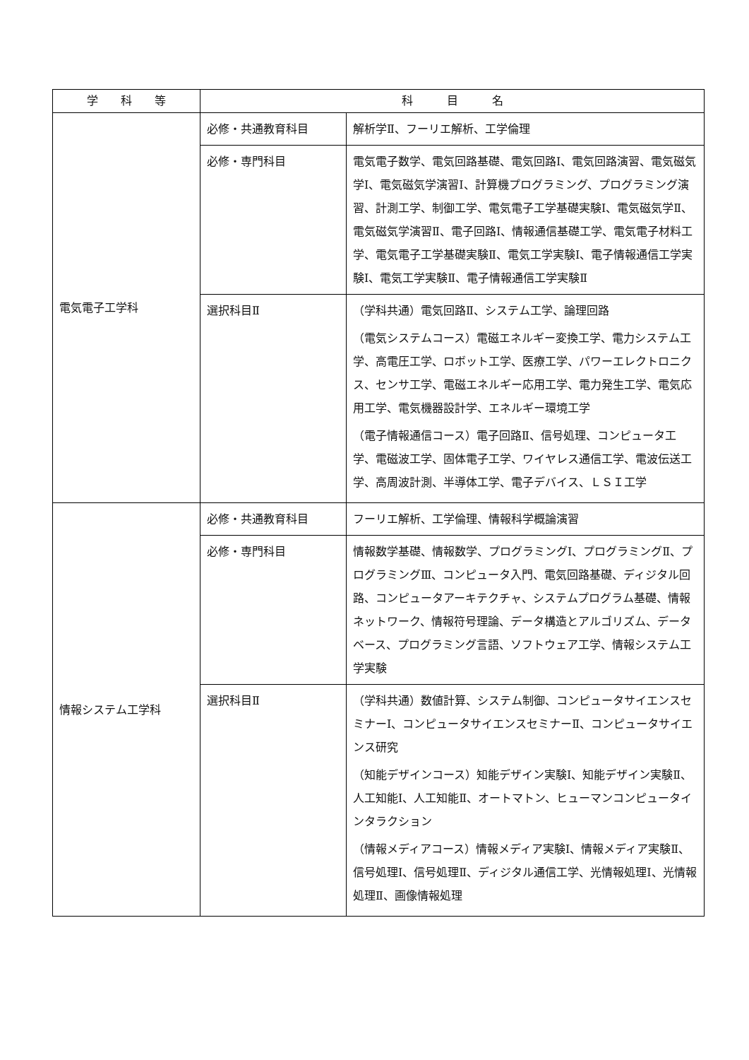| 学 科 等 | 科 目 名 | |
| --- | --- | --- |
| 電気電子工学科 | 必修・共通教育科目 | 解析学Ⅱ、フーリエ解析、工学倫理 |
| | 必修・専門科目 | 電気電子数学、電気回路基礎、電気回路Ⅰ、電気回路演習、電気磁気学Ⅰ、電気磁気学演習Ⅰ、計算機プログラミング、プログラミング演習、計測工学、制御工学、電気電子工学基礎実験Ⅰ、電気磁気学Ⅱ、電気磁気学演習Ⅱ、電子回路Ⅰ、情報通信基礎工学、電気電子材料工学、電気電子工学基礎実験Ⅱ、電気工学実験Ⅰ、電子情報通信工学実験Ⅰ、電気工学実験Ⅱ、電子情報通信工学実験Ⅱ |
| | 選択科目Ⅱ | （学科共通）電気回路Ⅱ、システム工学、論理回路 （電気システムコース）電磁エネルギー変換工学、電力システム工学、高電圧工学、ロボット工学、医療工学、パワーエレクトロニクス、センサ工学、電磁エネルギー応用工学、電力発生工学、電気応用工学、電気機器設計学、エネルギー環境工学 （電子情報通信コース）電子回路Ⅱ、信号処理、コンピュータ工学、電磁波工学、固体電子工学、ワイヤレス通信工学、電波伝送工学、高周波計測、半導体工学、電子デバイス、ＬＳＩ工学 |
| 情報システム工学科 | 必修・共通教育科目 | フーリエ解析、工学倫理、情報科学概論演習 |
| | 必修・専門科目 | 情報数学基礎、情報数学、プログラミングⅠ、プログラミングⅡ、プログラミングⅢ、コンピュータ入門、電気回路基礎、ディジタル回路、コンピュータアーキテクチャ、システムプログラム基礎、情報ネットワーク、情報符号理論、データ構造とアルゴリズム、データベース、プログラミング言語、ソフトウェア工学、情報システム工学実験 |
| | 選択科目Ⅱ | （学科共通）数値計算、システム制御、コンピュータサイエンスセミナーⅠ、コンピュータサイエンスセミナーⅡ、コンピュータサイエンス研究 （知能デザインコース）知能デザイン実験Ⅰ、知能デザイン実験Ⅱ、人工知能Ⅰ、人工知能Ⅱ、オートマトン、ヒューマンコンピュータインタラクション （情報メディアコース）情報メディア実験Ⅰ、情報メディア実験Ⅱ、信号処理Ⅰ、信号処理Ⅱ、ディジタル通信工学、光情報処理Ⅰ、光情報処理Ⅱ、画像情報処理 |